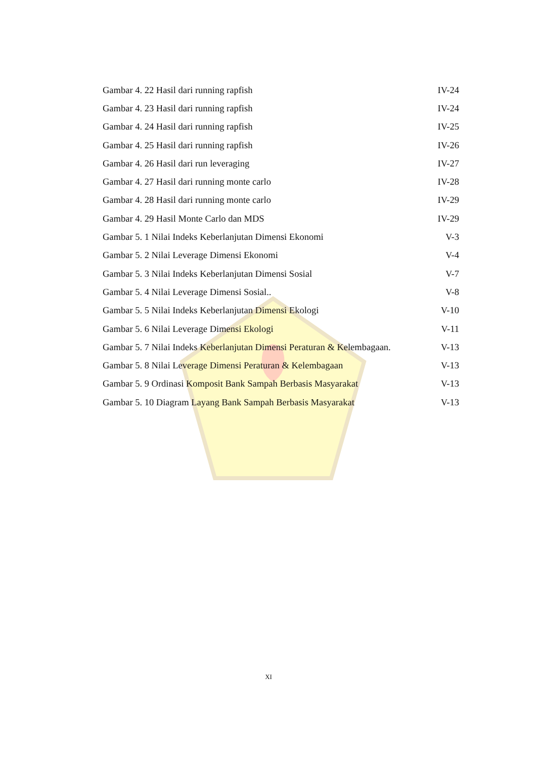Gambar 4. 22 Hasil dari running rapfish IV-24
Gambar 4. 23 Hasil dari running rapfish IV-24
Gambar 4. 24 Hasil dari running rapfish IV-25
Gambar 4. 25 Hasil dari running rapfish IV-26
Gambar 4. 26 Hasil dari run leveraging IV-27
Gambar 4. 27 Hasil dari running monte carlo IV-28
Gambar 4. 28 Hasil dari running monte carlo IV-29
Gambar 4. 29 Hasil Monte Carlo dan MDS IV-29
Gambar 5. 1 Nilai Indeks Keberlanjutan Dimensi Ekonomi V-3
Gambar 5. 2 Nilai Leverage Dimensi Ekonomi V-4
Gambar 5. 3 Nilai Indeks Keberlanjutan Dimensi Sosial V-7
Gambar 5. 4 Nilai Leverage Dimensi Sosial.. V-8
Gambar 5. 5 Nilai Indeks Keberlanjutan Dimensi Ekologi V-10
Gambar 5. 6 Nilai Leverage Dimensi Ekologi V-11
Gambar 5. 7 Nilai Indeks Keberlanjutan Dimensi Peraturan & Kelembagaan. V-13
Gambar 5. 8 Nilai Leverage Dimensi Peraturan & Kelembagaan V-13
Gambar 5. 9 Ordinasi Komposit Bank Sampah Berbasis Masyarakat V-13
Gambar 5. 10 Diagram Layang Bank Sampah Berbasis Masyarakat V-13
XI